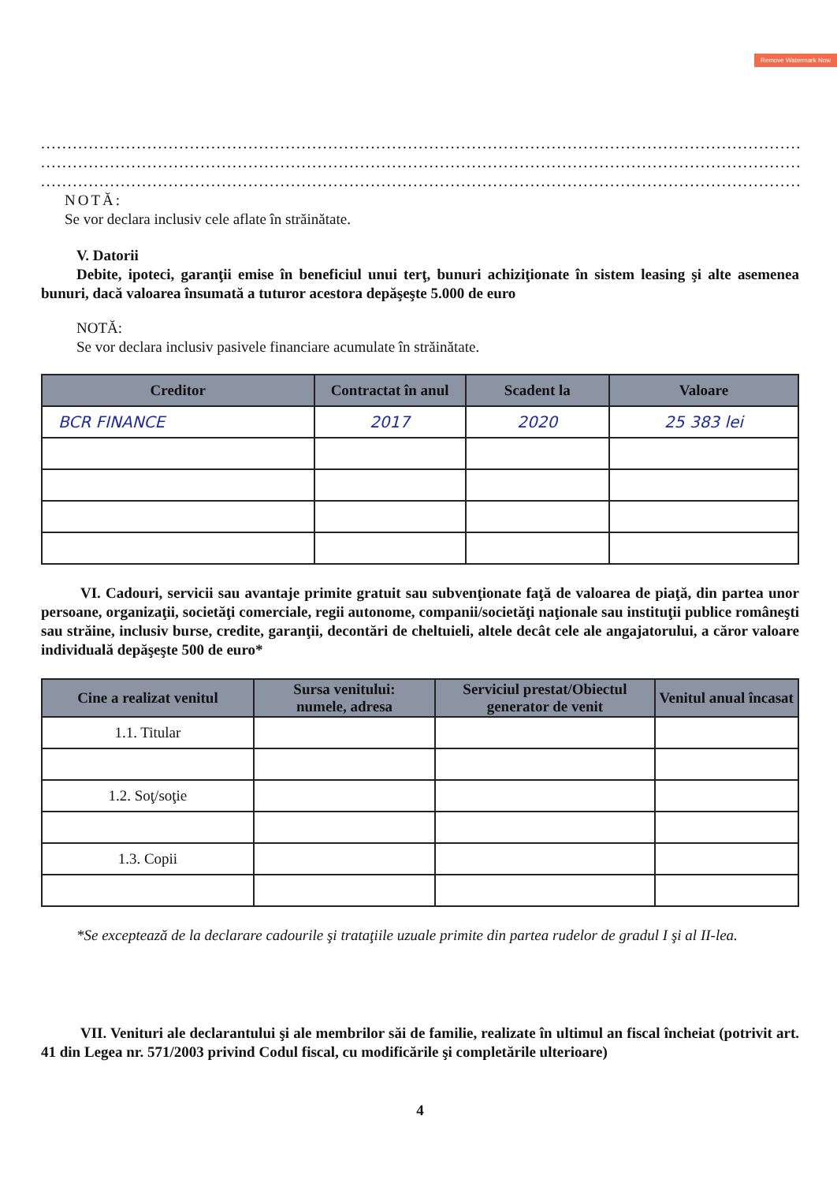Remove Watermark Now
........................................................................................................................................................................
........................................................................................................................................................................
........................................................................................................................................................................
NOTĂ:
Se vor declara inclusiv cele aflate în străinătate.
V. Datorii
Debite, ipoteci, garanţii emise în beneficiul unui terţ, bunuri achiziţionate în sistem leasing şi alte asemenea bunuri, dacă valoarea însumată a tuturor acestora depăşeşte 5.000 de euro
NOTĂ:
Se vor declara inclusiv pasivele financiare acumulate în străinătate.
| Creditor | Contractat în anul | Scadent la | Valoare |
| --- | --- | --- | --- |
| BCR FINANCE | 2017 | 2020 | 25 383 lei |
VI. Cadouri, servicii sau avantaje primite gratuit sau subvenţionate faţă de valoarea de piaţă, din partea unor persoane, organizaţii, societăţi comerciale, regii autonome, companii/societăţi naţionale sau instituţii publice româneşti sau străine, inclusiv burse, credite, garanţii, decontări de cheltuieli, altele decât cele ale angajatorului, a căror valoare individuală depăşeşte 500 de euro*
| Cine a realizat venitul | Sursa venitului: numele, adresa | Serviciul prestat/Obiectul generator de venit | Venitul anual încasat |
| --- | --- | --- | --- |
| 1.1. Titular | | | |
| 1.2. Soţ/soţie | | | |
| 1.3. Copii | | | |
*Se exceptează de la declarare cadourile şi trataţiile uzuale primite din partea rudelor de gradul I şi al II-lea.
VII. Venituri ale declarantului şi ale membrilor săi de familie, realizate în ultimul an fiscal încheiat (potrivit art. 41 din Legea nr. 571/2003 privind Codul fiscal, cu modificările şi completările ulterioare)
4